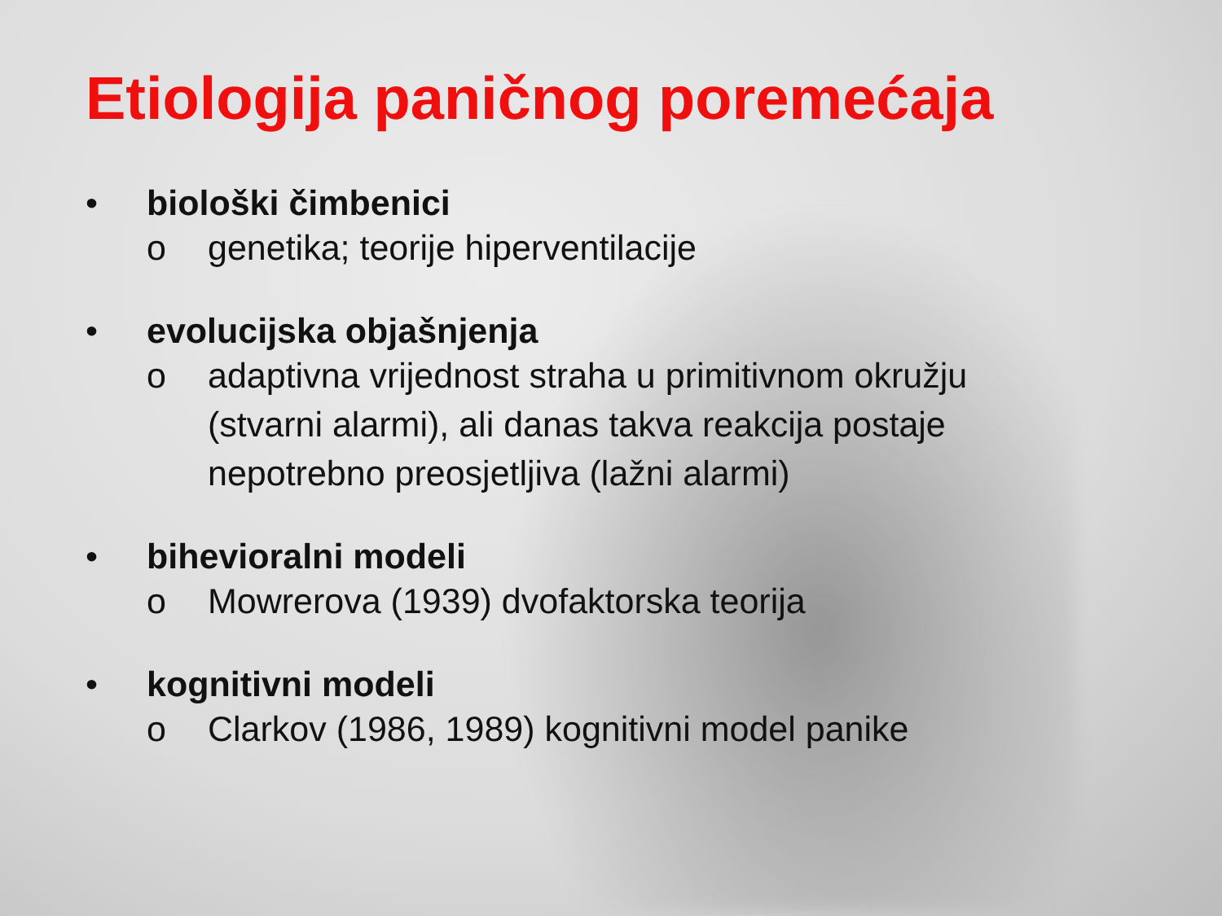Etiologija paničnog poremećaja
• biološki čimbenici
o genetika; teorije hiperventilacije
• evolucijska objašnjenja
o adaptivna vrijednost straha u primitivnom okružju (stvarni alarmi), ali danas takva reakcija postaje nepotrebno preosjetljiva (lažni alarmi)
• bihevioralni modeli
o Mowrerova (1939) dvofaktorska teorija
• kognitivni modeli
o Clarkov (1986, 1989) kognitivni model panike